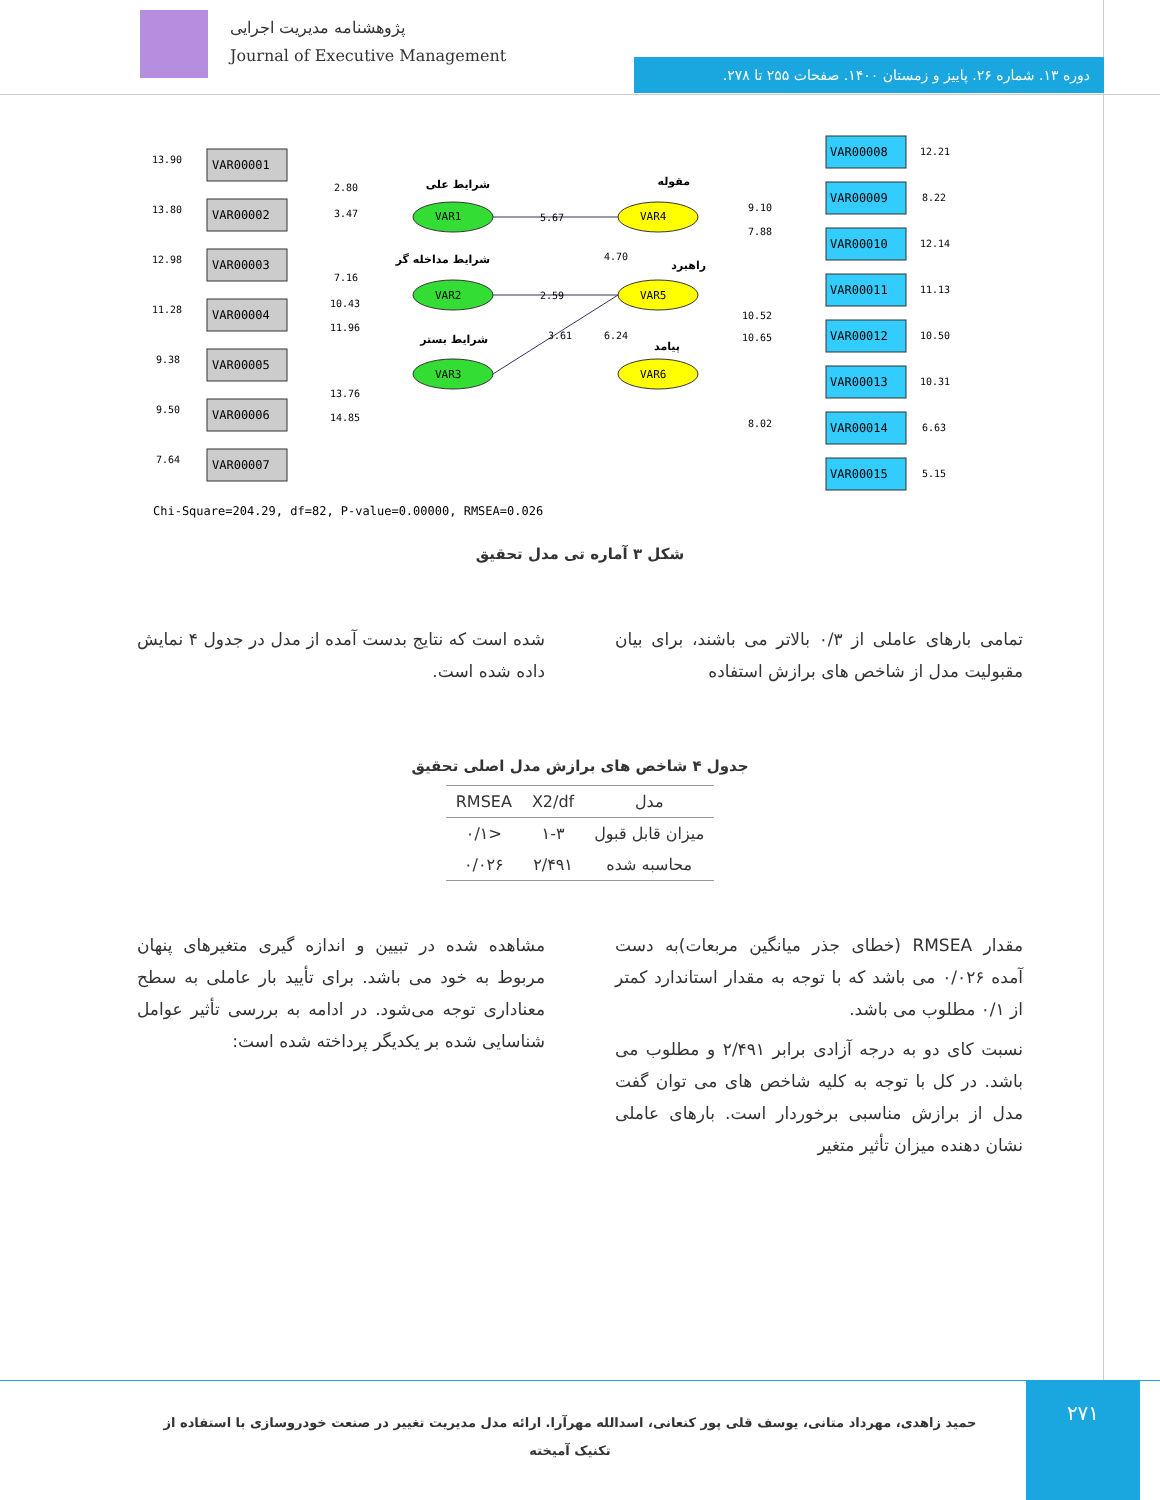پژوهشنامه مدیریت اجرایی
Journal of Executive Management
دوره ۱۳. شماره ۲۶. پاییز و زمستان ۱۴۰۰. صفحات ۲۵۵ تا ۲۷۸.
VAR00001
VAR00002
VAR00003
VAR00004
VAR00005
VAR00006
VAR00007
VAR00008
VAR00009
VAR00010
VAR00011
VAR00012
VAR00013
VAR00014
VAR00015
VAR1
VAR2
VAR3
VAR4
VAR5
VAR6
13.90
13.80
12.98
11.28
9.38
9.50
7.64
12.21
8.22
12.14
11.13
10.50
10.31
6.63
5.15
2.80
3.47
7.16
10.43
11.96
13.76
14.85
5.67
2.59
3.61
4.70
6.24
9.10
7.88
10.52
10.65
8.02
شرایط علی
شرایط مداخله گر
شرایط بستر
مقوله
راهبرد
پیامد
Chi-Square=204.29, df=82, P-value=0.00000, RMSEA=0.026
شکل ۳ آماره تی مدل تحقیق
تمامی بارهای عاملی از ۰/۳ بالاتر می باشند، برای بیان مقبولیت مدل از شاخص های برازش استفاده
شده است که نتایج بدست آمده از مدل در جدول ۴ نمایش داده شده است.
جدول ۴ شاخص های برازش مدل اصلی تحقیق
| مدل | X2/df | RMSEA |
| --- | --- | --- |
| میزان قابل قبول | ۱-۳ | <۰/۱ |
| محاسبه شده | ۲/۴۹۱ | ۰/۰۲۶ |
مقدار RMSEA (خطای جذر میانگین مربعات)به دست آمده ۰/۰۲۶ می باشد که با توجه به مقدار استاندارد کمتر از ۰/۱ مطلوب می باشد.
نسبت کای دو به درجه آزادی برابر ۲/۴۹۱ و مطلوب می باشد. در کل با توجه به کلیه شاخص های می توان گفت مدل از برازش مناسبی برخوردار است. بارهای عاملی نشان دهنده میزان تأثیر متغیر
مشاهده شده در تبیین و اندازه گیری متغیرهای پنهان مربوط به خود می باشد. برای تأیید بار عاملی به سطح معناداری توجه می‌شود. در ادامه به بررسی تأثیر عوامل شناسایی شده بر یکدیگر پرداخته شده است:
۲۷۱
حمید زاهدی، مهرداد متانی، یوسف قلی پور کنعانی، اسدالله مهرآرا. ارائه مدل مدیریت تغییر در صنعت خودروسازی با استفاده از تکنیک آمیخته